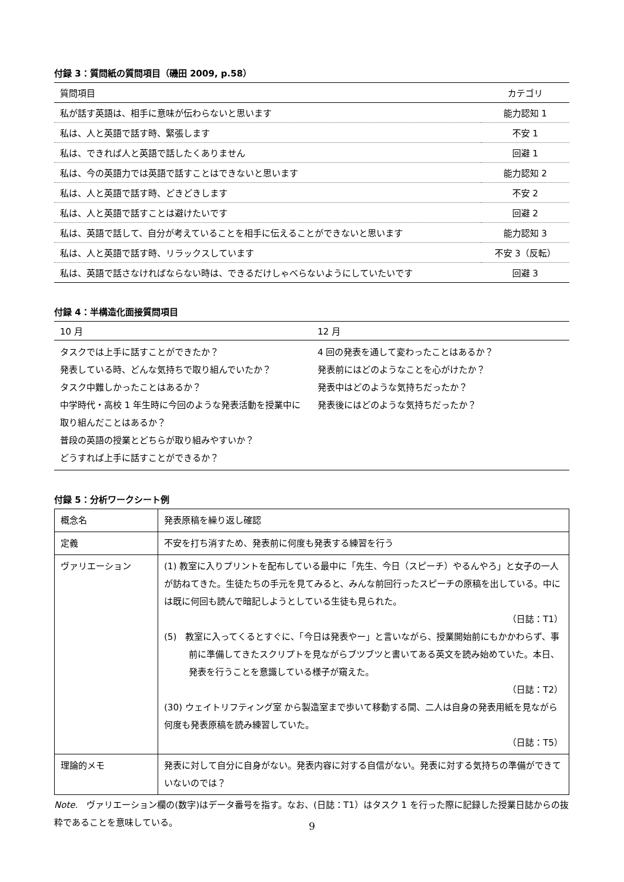付録 3：質問紙の質問項目（磯田 2009, p.58）
| 質問項目 | カテゴリ |
| --- | --- |
| 私が話す英語は、相手に意味が伝わらないと思います | 能力認知 1 |
| 私は、人と英語で話す時、緊張します | 不安 1 |
| 私は、できれば人と英語で話したくありません | 回避 1 |
| 私は、今の英語力では英語で話すことはできないと思います | 能力認知 2 |
| 私は、人と英語で話す時、どきどきします | 不安 2 |
| 私は、人と英語で話すことは避けたいです | 回避 2 |
| 私は、英語で話して、自分が考えていることを相手に伝えることができないと思います | 能力認知 3 |
| 私は、人と英語で話す時、リラックスしています | 不安 3（反転） |
| 私は、英語で話さなければならない時は、できるだけしゃべらないようにしていたいです | 回避 3 |
付録 4：半構造化面接質問項目
| 10 月 | 12 月 |
| --- | --- |
| タスクでは上手に話すことができたか？ 発表している時、どんな気持ちで取り組んでいたか？ タスク中難しかったことはあるか？ 中学時代・高校 1 年生時に今回のような発表活動を授業中に取り組んだことはあるか？ 普段の英語の授業とどちらが取り組みやすいか？ どうすれば上手に話すことができるか？ | 4 回の発表を通して変わったことはあるか？ 発表前にはどのようなことを心がけたか？ 発表中はどのような気持ちだったか？ 発表後にはどのような気持ちだったか？ |
付録 5：分析ワークシート例
| 概念名 | 発表原稿を繰り返し確認 |
| 定義 | 不安を打ち消すため、発表前に何度も発表する練習を行う |
| ヴァリエーション | (1) 教室に入りプリントを配布している最中に「先生、今日（スピーチ）やるんやろ」と女子の一人が訪ねてきた。生徒たちの手元を見てみると、みんな前回行ったスピーチの原稿を出している。中には既に何回も読んで暗記しようとしている生徒も見られた。 （日誌：T1） (5) 教室に入ってくるとすぐに、「今日は発表やー」と言いながら、授業開始前にもかかわらず、事前に準備してきたスクリプトを見ながらブツブツと書いてある英文を読み始めていた。本日、発表を行うことを意識している様子が窺えた。 （日誌：T2） (30) ウェイトリフティング室 から製造室まで歩いて移動する間、二人は自身の発表用紙を見ながら何度も発表原稿を読み練習していた。 （日誌：T5） |
| 理論的メモ | 発表に対して自分に自身がない。発表内容に対する自信がない。発表に対する気持ちの準備ができていないのでは？ |
Note.　ヴァリエーション欄の(数字)はデータ番号を指す。なお、(日誌：T1）はタスク 1 を行った際に記録した授業日誌からの抜粋であることを意味している。
9